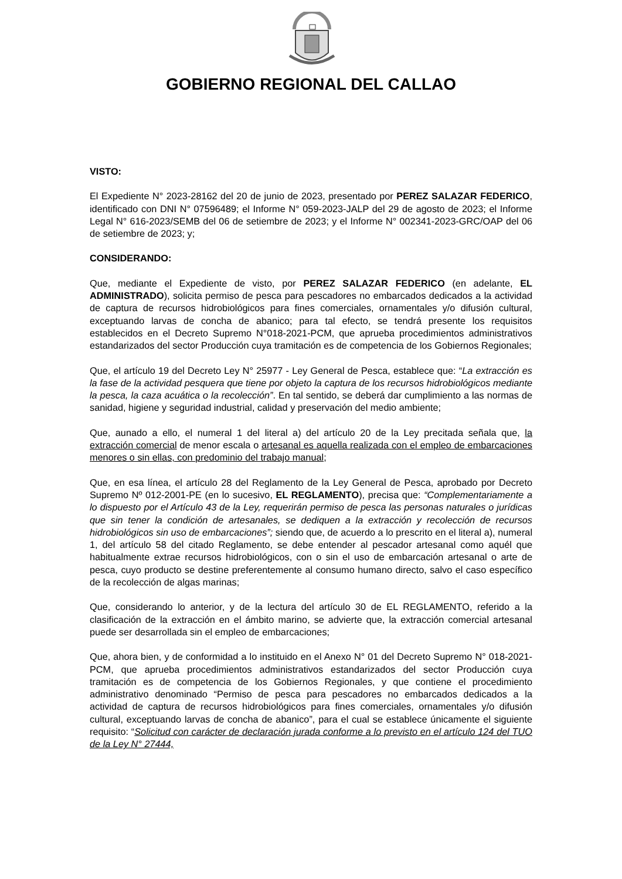GOBIERNO REGIONAL DEL CALLAO
VISTO:
El Expediente N° 2023-28162 del 20 de junio de 2023, presentado por PEREZ SALAZAR FEDERICO, identificado con DNI N° 07596489; el Informe N° 059-2023-JALP del 29 de agosto de 2023; el Informe Legal N° 616-2023/SEMB del 06 de setiembre de 2023; y el Informe N° 002341-2023-GRC/OAP del 06 de setiembre de 2023; y;
CONSIDERANDO:
Que, mediante el Expediente de visto, por PEREZ SALAZAR FEDERICO (en adelante, EL ADMINISTRADO), solicita permiso de pesca para pescadores no embarcados dedicados a la actividad de captura de recursos hidrobiológicos para fines comerciales, ornamentales y/o difusión cultural, exceptuando larvas de concha de abanico; para tal efecto, se tendrá presente los requisitos establecidos en el Decreto Supremo N°018-2021-PCM, que aprueba procedimientos administrativos estandarizados del sector Producción cuya tramitación es de competencia de los Gobiernos Regionales;
Que, el artículo 19 del Decreto Ley N° 25977 - Ley General de Pesca, establece que: “La extracción es la fase de la actividad pesquera que tiene por objeto la captura de los recursos hidrobiológicos mediante la pesca, la caza acuática o la recolección”. En tal sentido, se deberá dar cumplimiento a las normas de sanidad, higiene y seguridad industrial, calidad y preservación del medio ambiente;
Que, aunado a ello, el numeral 1 del literal a) del artículo 20 de la Ley precitada señala que, la extracción comercial de menor escala o artesanal es aquella realizada con el empleo de embarcaciones menores o sin ellas, con predominio del trabajo manual;
Que, en esa línea, el artículo 28 del Reglamento de la Ley General de Pesca, aprobado por Decreto Supremo Nº 012-2001-PE (en lo sucesivo, EL REGLAMENTO), precisa que: “Complementariamente a lo dispuesto por el Artículo 43 de la Ley, requerirán permiso de pesca las personas naturales o jurídicas que sin tener la condición de artesanales, se dediquen a la extracción y recolección de recursos hidrobiológicos sin uso de embarcaciones”; siendo que, de acuerdo a lo prescrito en el literal a), numeral 1, del artículo 58 del citado Reglamento, se debe entender al pescador artesanal como aquél que habitualmente extrae recursos hidrobiológicos, con o sin el uso de embarcación artesanal o arte de pesca, cuyo producto se destine preferentemente al consumo humano directo, salvo el caso específico de la recolección de algas marinas;
Que, considerando lo anterior, y de la lectura del artículo 30 de EL REGLAMENTO, referido a la clasificación de la extracción en el ámbito marino, se advierte que, la extracción comercial artesanal puede ser desarrollada sin el empleo de embarcaciones;
Que, ahora bien, y de conformidad a lo instituido en el Anexo N° 01 del Decreto Supremo N° 018-2021-PCM, que aprueba procedimientos administrativos estandarizados del sector Producción cuya tramitación es de competencia de los Gobiernos Regionales, y que contiene el procedimiento administrativo denominado “Permiso de pesca para pescadores no embarcados dedicados a la actividad de captura de recursos hidrobiológicos para fines comerciales, ornamentales y/o difusión cultural, exceptuando larvas de concha de abanico”, para el cual se establece únicamente el siguiente requisito: “Solicitud con carácter de declaración jurada conforme a lo previsto en el artículo 124 del TUO de la Ley N° 27444,